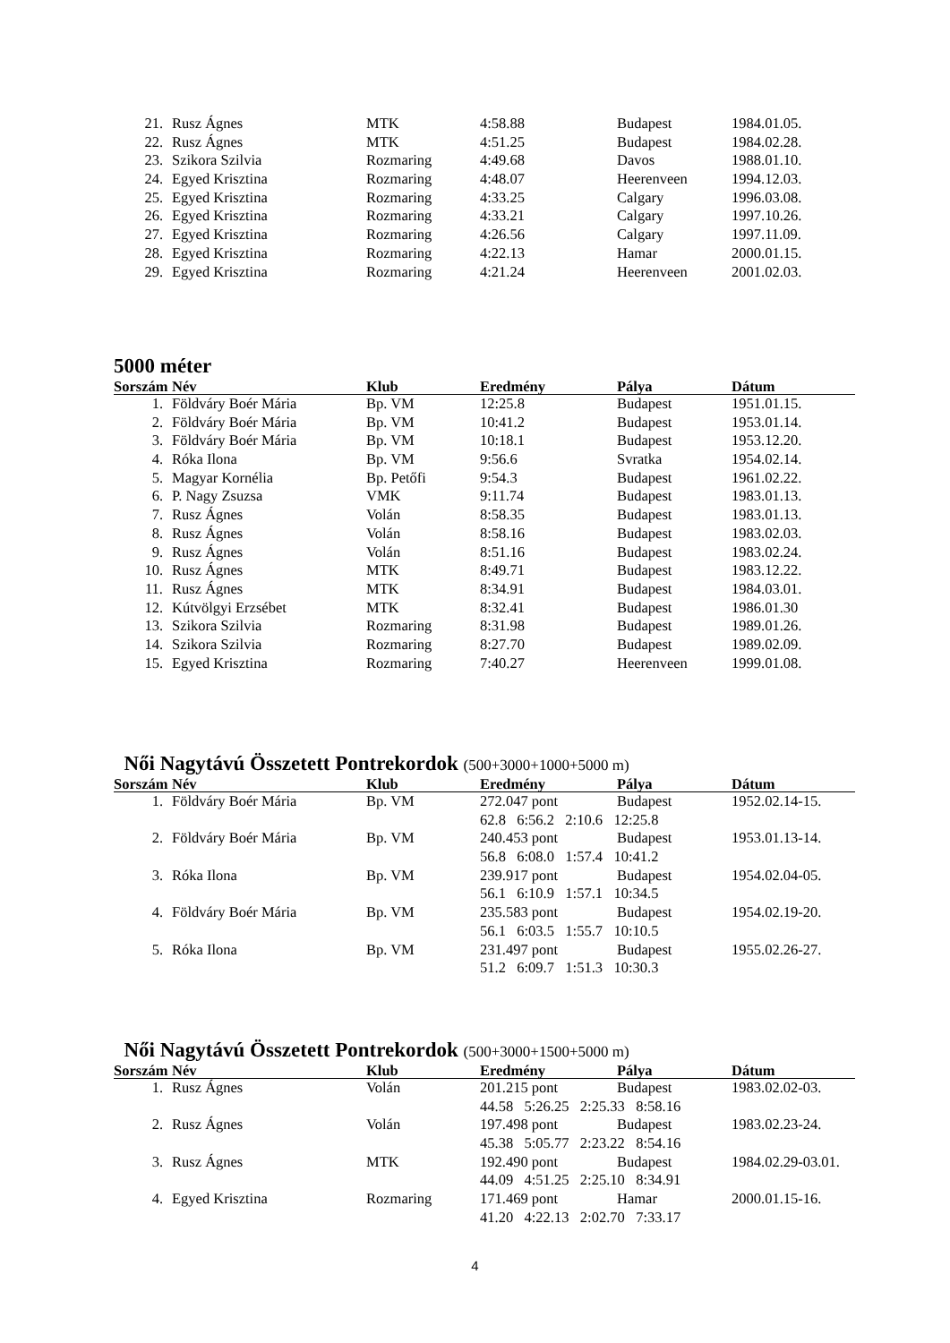| 21. | Rusz Ágnes | MTK | 4:58.88 | Budapest | 1984.01.05. |
| 22. | Rusz Ágnes | MTK | 4:51.25 | Budapest | 1984.02.28. |
| 23. | Szikora Szilvia | Rozmaring | 4:49.68 | Davos | 1988.01.10. |
| 24. | Egyed Krisztina | Rozmaring | 4:48.07 | Heerenveen | 1994.12.03. |
| 25. | Egyed Krisztina | Rozmaring | 4:33.25 | Calgary | 1996.03.08. |
| 26. | Egyed Krisztina | Rozmaring | 4:33.21 | Calgary | 1997.10.26. |
| 27. | Egyed Krisztina | Rozmaring | 4:26.56 | Calgary | 1997.11.09. |
| 28. | Egyed Krisztina | Rozmaring | 4:22.13 | Hamar | 2000.01.15. |
| 29. | Egyed Krisztina | Rozmaring | 4:21.24 | Heerenveen | 2001.02.03. |
5000 méter
| Sorszám | Név | Klub | Eredmény | Pálya | Dátum |
| --- | --- | --- | --- | --- | --- |
| 1. | Földváry Boér Mária | Bp. VM | 12:25.8 | Budapest | 1951.01.15. |
| 2. | Földváry Boér Mária | Bp. VM | 10:41.2 | Budapest | 1953.01.14. |
| 3. | Földváry Boér Mária | Bp. VM | 10:18.1 | Budapest | 1953.12.20. |
| 4. | Róka Ilona | Bp. VM | 9:56.6 | Svratka | 1954.02.14. |
| 5. | Magyar Kornélia | Bp. Petőfi | 9:54.3 | Budapest | 1961.02.22. |
| 6. | P. Nagy Zsuzsa | VMK | 9:11.74 | Budapest | 1983.01.13. |
| 7. | Rusz Ágnes | Volán | 8:58.35 | Budapest | 1983.01.13. |
| 8. | Rusz Ágnes | Volán | 8:58.16 | Budapest | 1983.02.03. |
| 9. | Rusz Ágnes | Volán | 8:51.16 | Budapest | 1983.02.24. |
| 10. | Rusz Ágnes | MTK | 8:49.71 | Budapest | 1983.12.22. |
| 11. | Rusz Ágnes | MTK | 8:34.91 | Budapest | 1984.03.01. |
| 12. | Kútvölgyi Erzsébet | MTK | 8:32.41 | Budapest | 1986.01.30 |
| 13. | Szikora Szilvia | Rozmaring | 8:31.98 | Budapest | 1989.01.26. |
| 14. | Szikora Szilvia | Rozmaring | 8:27.70 | Budapest | 1989.02.09. |
| 15. | Egyed Krisztina | Rozmaring | 7:40.27 | Heerenveen | 1999.01.08. |
Női Nagytávú Összetett Pontrekordok (500+3000+1000+5000 m)
| Sorszám | Név | Klub | Eredmény | Pálya | Dátum |
| --- | --- | --- | --- | --- | --- |
| 1. | Földváry Boér Mária | Bp. VM | 272.047 pont | Budapest | 1952.02.14-15. |
| | | | 62.8 6:56.2 2:10.6 12:25.8 | | |
| 2. | Földváry Boér Mária | Bp. VM | 240.453 pont | Budapest | 1953.01.13-14. |
| | | | 56.8 6:08.0 1:57.4 10:41.2 | | |
| 3. | Róka Ilona | Bp. VM | 239.917 pont | Budapest | 1954.02.04-05. |
| | | | 56.1 6:10.9 1:57.1 10:34.5 | | |
| 4. | Földváry Boér Mária | Bp. VM | 235.583 pont | Budapest | 1954.02.19-20. |
| | | | 56.1 6:03.5 1:55.7 10:10.5 | | |
| 5. | Róka Ilona | Bp. VM | 231.497 pont | Budapest | 1955.02.26-27. |
| | | | 51.2 6:09.7 1:51.3 10:30.3 | | |
Női Nagytávú Összetett Pontrekordok (500+3000+1500+5000 m)
| Sorszám | Név | Klub | Eredmény | Pálya | Dátum |
| --- | --- | --- | --- | --- | --- |
| 1. | Rusz Ágnes | Volán | 201.215 pont | Budapest | 1983.02.02-03. |
| | | | 44.58 5:26.25 2:25.33 8:58.16 | | |
| 2. | Rusz Ágnes | Volán | 197.498 pont | Budapest | 1983.02.23-24. |
| | | | 45.38 5:05.77 2:23.22 8:54.16 | | |
| 3. | Rusz Ágnes | MTK | 192.490 pont | Budapest | 1984.02.29-03.01. |
| | | | 44.09 4:51.25 2:25.10 8:34.91 | | |
| 4. | Egyed Krisztina | Rozmaring | 171.469 pont | Hamar | 2000.01.15-16. |
| | | | 41.20 4:22.13 2:02.70 7:33.17 | | |
4